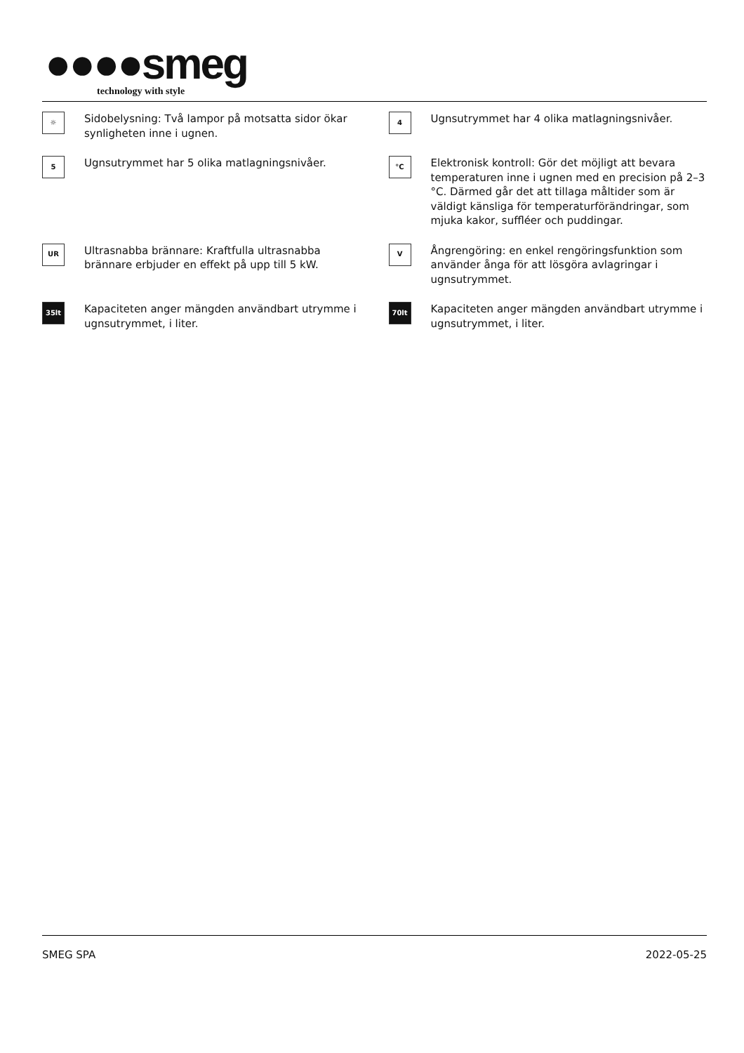●●●●smeg
technology with style
☼
Sidobelysning: Två lampor på motsatta sidor ökar synligheten inne i ugnen.
4
Ugnsutrymmet har 4 olika matlagningsnivåer.
5
Ugnsutrymmet har 5 olika matlagningsnivåer.
°C
Elektronisk kontroll: Gör det möjligt att bevara temperaturen inne i ugnen med en precision på 2–3 °C. Därmed går det att tillaga måltider som är väldigt känsliga för temperaturförändringar, som mjuka kakor, suffléer och puddingar.
UR
Ultrasnabba brännare: Kraftfulla ultrasnabba brännare erbjuder en effekt på upp till 5 kW.
V
Ångrengöring: en enkel rengöringsfunktion som använder ånga för att lösgöra avlagringar i ugnsutrymmet.
35lt
Kapaciteten anger mängden användbart utrymme i ugnsutrymmet, i liter.
70lt
Kapaciteten anger mängden användbart utrymme i ugnsutrymmet, i liter.
SMEG SPA 2022-05-25